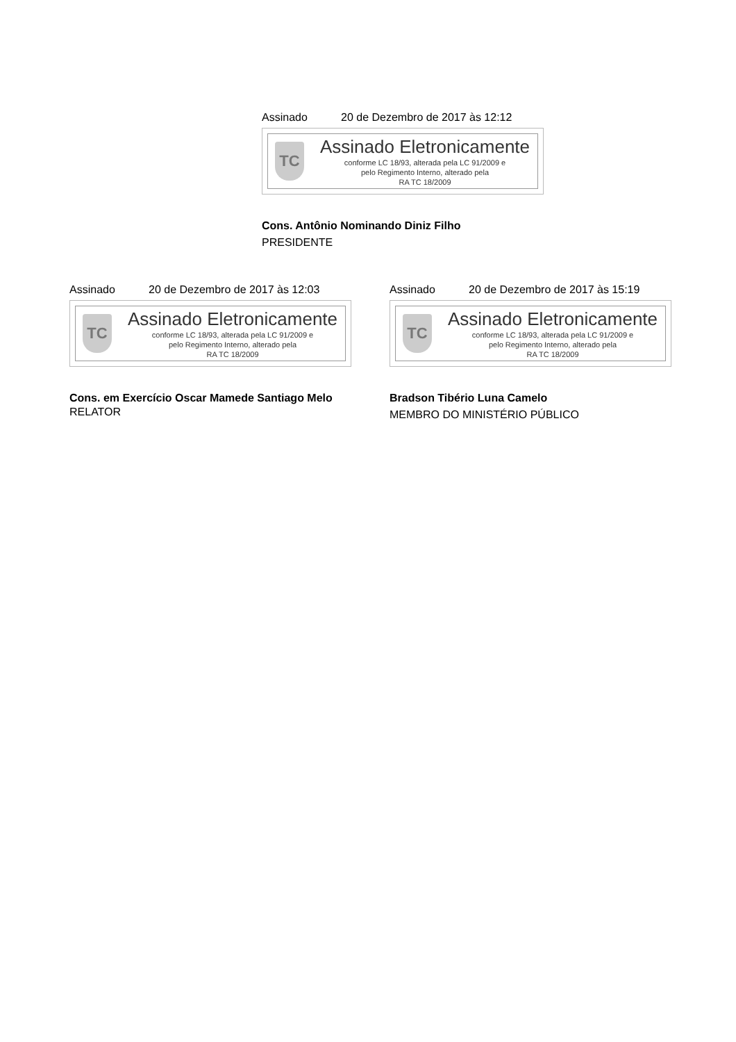Assinado 20 de Dezembro de 2017 às 12:12
TC
Assinado Eletronicamente
conforme LC 18/93, alterada pela LC 91/2009 e
pelo Regimento Interno, alterado pela
RA TC 18/2009
Cons. Antônio Nominando Diniz Filho
PRESIDENTE
Assinado 20 de Dezembro de 2017 às 12:03
TC
Assinado Eletronicamente
conforme LC 18/93, alterada pela LC 91/2009 e
pelo Regimento Interno, alterado pela
RA TC 18/2009
Cons. em Exercício Oscar Mamede Santiago Melo
RELATOR
Assinado 20 de Dezembro de 2017 às 15:19
TC
Assinado Eletronicamente
conforme LC 18/93, alterada pela LC 91/2009 e
pelo Regimento Interno, alterado pela
RA TC 18/2009
Bradson Tibério Luna Camelo
MEMBRO DO MINISTÉRIO PÚBLICO